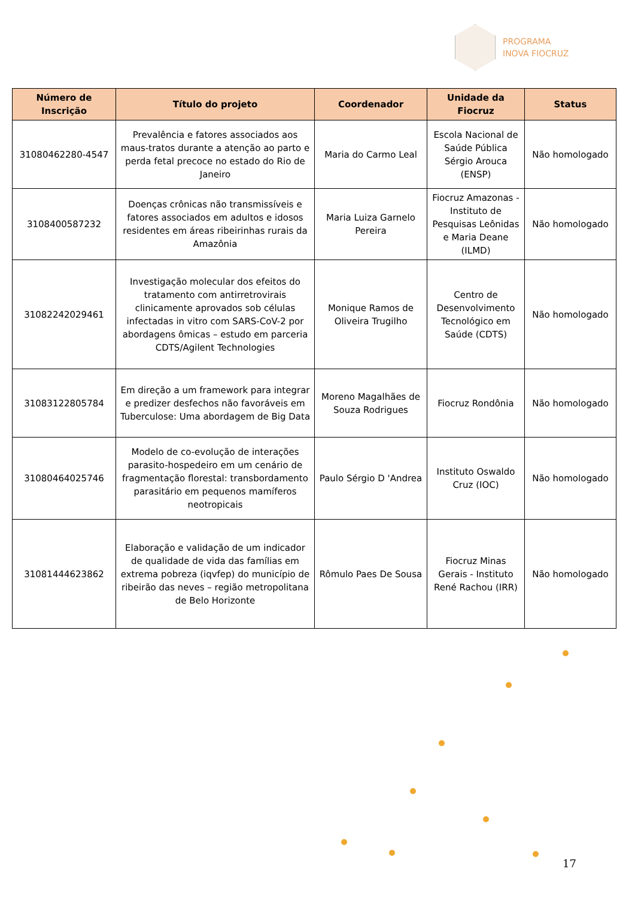PROGRAMA
INOVA FIOCRUZ
| Número de Inscrição | Título do projeto | Coordenador | Unidade da Fiocruz | Status |
| --- | --- | --- | --- | --- |
| 31080462280-4547 | Prevalência e fatores associados aos maus-tratos durante a atenção ao parto e perda fetal precoce no estado do Rio de Janeiro | Maria do Carmo Leal | Escola Nacional de Saúde Pública Sérgio Arouca (ENSP) | Não homologado |
| 3108400587232 | Doenças crônicas não transmissíveis e fatores associados em adultos e idosos residentes em áreas ribeirinhas rurais da Amazônia | Maria Luiza Garnelo Pereira | Fiocruz Amazonas - Instituto de Pesquisas Leônidas e Maria Deane (ILMD) | Não homologado |
| 31082242029461 | Investigação molecular dos efeitos do tratamento com antirretrovirais clinicamente aprovados sob células infectadas in vitro com SARS-CoV-2 por abordagens ômicas – estudo em parceria CDTS/Agilent Technologies | Monique Ramos de Oliveira Trugilho | Centro de Desenvolvimento Tecnológico em Saúde (CDTS) | Não homologado |
| 31083122805784 | Em direção a um framework para integrar e predizer desfechos não favoráveis em Tuberculose: Uma abordagem de Big Data | Moreno Magalhães de Souza Rodrigues | Fiocruz Rondônia | Não homologado |
| 31080464025746 | Modelo de co-evolução de interações parasito-hospedeiro em um cenário de fragmentação florestal: transbordamento parasitário em pequenos mamíferos neotropicais | Paulo Sérgio D 'Andrea | Instituto Oswaldo Cruz (IOC) | Não homologado |
| 31081444623862 | Elaboração e validação de um indicador de qualidade de vida das famílias em extrema pobreza (iqvfep) do município de ribeirão das neves – região metropolitana de Belo Horizonte | Rômulo Paes De Sousa | Fiocruz Minas Gerais - Instituto René Rachou (IRR) | Não homologado |
17